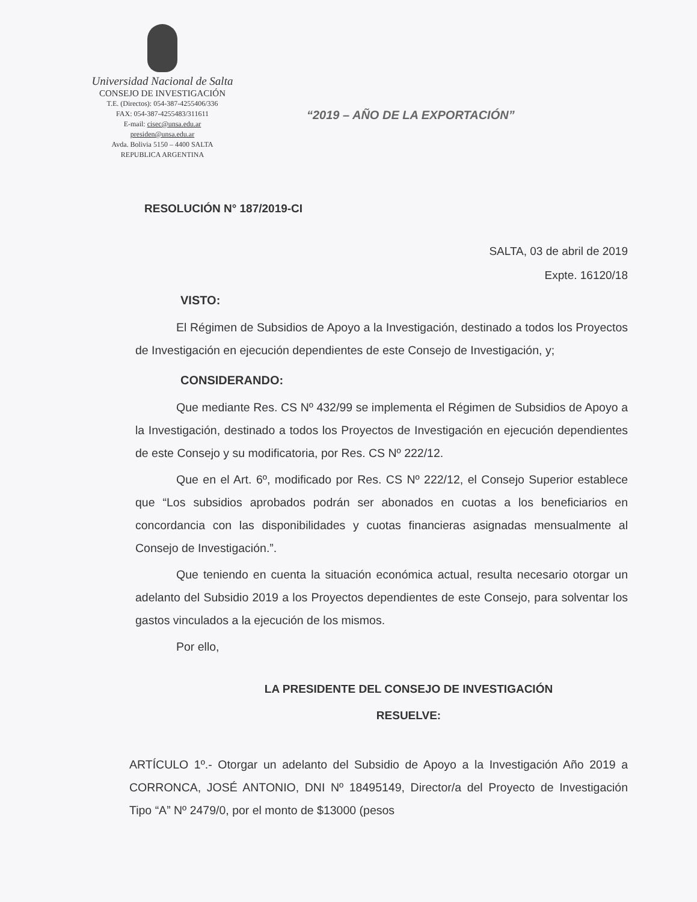Universidad Nacional de Salta
CONSEJO DE INVESTIGACIÓN
T.E. (Directos): 054-387-4255406/336
FAX: 054-387-4255483/311611
E-mail: cisec@unsa.edu.ar
presiden@unsa.edu.ar
Avda. Bolivia 5150 – 4400 SALTA
REPUBLICA ARGENTINA
“2019 – AÑO DE LA EXPORTACIÓN”
RESOLUCIÓN N° 187/2019-CI
SALTA, 03 de abril de 2019
Expte. 16120/18
VISTO:
El Régimen de Subsidios de Apoyo a la Investigación, destinado a todos los Proyectos de Investigación en ejecución dependientes de este Consejo de Investigación, y;
CONSIDERANDO:
Que mediante Res. CS Nº 432/99 se implementa el Régimen de Subsidios de Apoyo a la Investigación, destinado a todos los Proyectos de Investigación en ejecución dependientes de este Consejo y su modificatoria, por Res. CS Nº 222/12.
Que en el Art. 6º, modificado por Res. CS Nº 222/12, el Consejo Superior establece que “Los subsidios aprobados podrán ser abonados en cuotas a los beneficiarios en concordancia con las disponibilidades y cuotas financieras asignadas mensualmente al Consejo de Investigación.”.
Que teniendo en cuenta la situación económica actual, resulta necesario otorgar un adelanto del Subsidio 2019 a los Proyectos dependientes de este Consejo, para solventar los gastos vinculados a la ejecución de los mismos.
Por ello,
LA PRESIDENTE DEL CONSEJO DE INVESTIGACIÓN
RESUELVE:
ARTÍCULO 1º.- Otorgar un adelanto del Subsidio de Apoyo a la Investigación Año 2019 a CORRONCA, JOSÉ ANTONIO, DNI Nº 18495149, Director/a del Proyecto de Investigación Tipo “A” Nº 2479/0, por el monto de $13000 (pesos